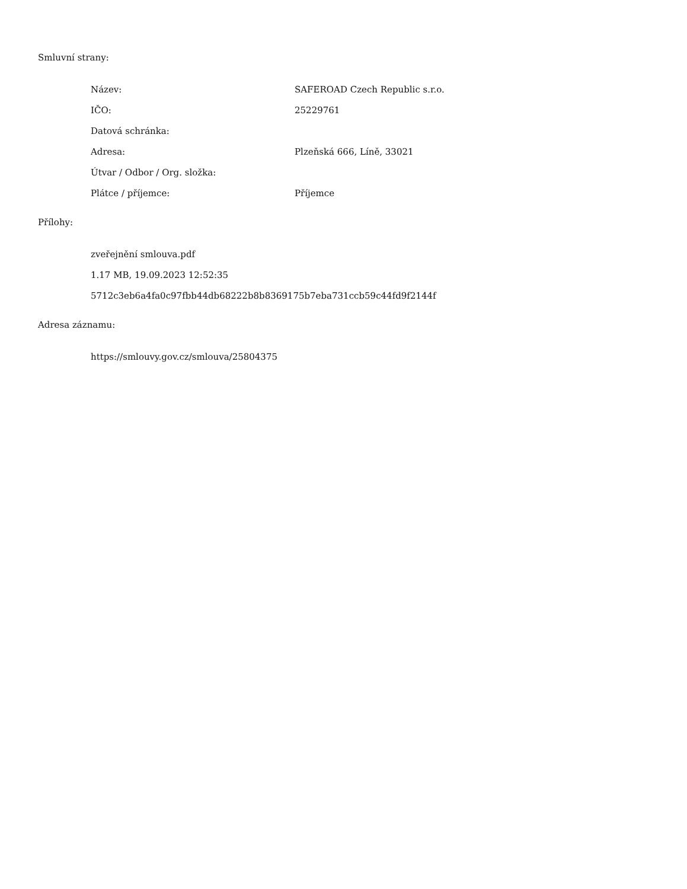Smluvní strany:
Název: SAFEROAD Czech Republic s.r.o.
IČO: 25229761
Datová schránka:
Adresa: Plzeňská 666, Líně, 33021
Útvar / Odbor / Org. složka:
Plátce / příjemce: Příjemce
Přílohy:
zveřejnění smlouva.pdf
1.17 MB, 19.09.2023 12:52:35
5712c3eb6a4fa0c97fbb44db68222b8b8369175b7eba731ccb59c44fd9f2144f
Adresa záznamu:
https://smlouvy.gov.cz/smlouva/25804375